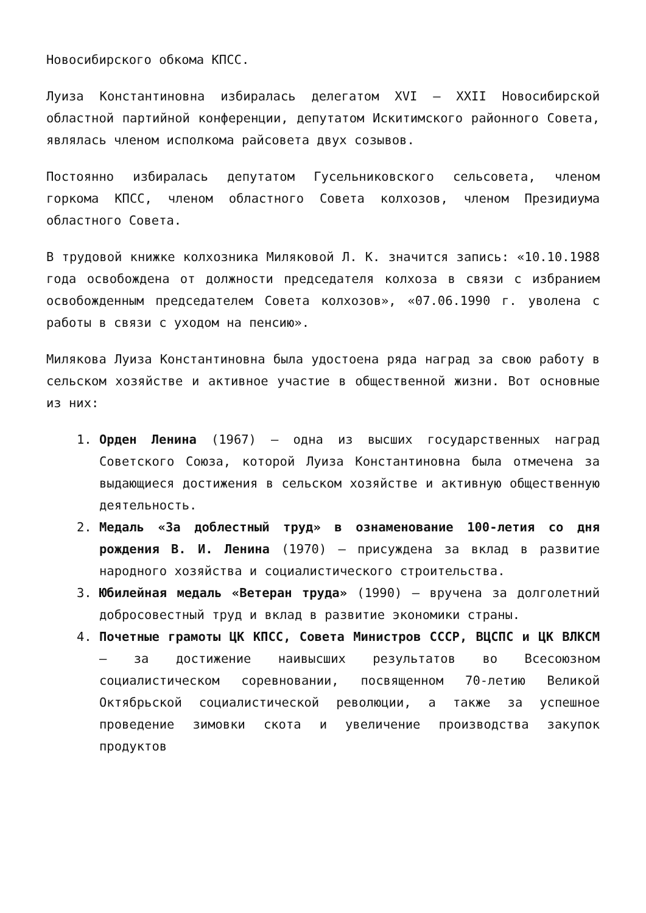Новосибирского обкома КПСС.
Луиза Константиновна избиралась делегатом XVI – XXII Новосибирской областной партийной конференции, депутатом Искитимского районного Совета, являлась членом исполкома райсовета двух созывов.
Постоянно избиралась депутатом Гусельниковского сельсовета, членом горкома КПСС, членом областного Совета колхозов, членом Президиума областного Совета.
В трудовой книжке колхозника Миляковой Л. К. значится запись: «10.10.1988 года освобождена от должности председателя колхоза в связи с избранием освобожденным председателем Совета колхозов», «07.06.1990 г. уволена с работы в связи с уходом на пенсию».
Милякова Луиза Константиновна была удостоена ряда наград за свою работу в сельском хозяйстве и активное участие в общественной жизни. Вот основные из них:
1. Орден Ленина (1967) – одна из высших государственных наград Советского Союза, которой Луиза Константиновна была отмечена за выдающиеся достижения в сельском хозяйстве и активную общественную деятельность.
2. Медаль «За доблестный труд» в ознаменование 100-летия со дня рождения В. И. Ленина (1970) – присуждена за вклад в развитие народного хозяйства и социалистического строительства.
3. Юбилейная медаль «Ветеран труда» (1990) – вручена за долголетний добросовестный труд и вклад в развитие экономики страны.
4. Почетные грамоты ЦК КПСС, Совета Министров СССР, ВЦСПС и ЦК ВЛКСМ – за достижение наивысших результатов во Всесоюзном социалистическом соревновании, посвященном 70-летию Великой Октябрьской социалистической революции, а также за успешное проведение зимовки скота и увеличение производства закупок продуктов